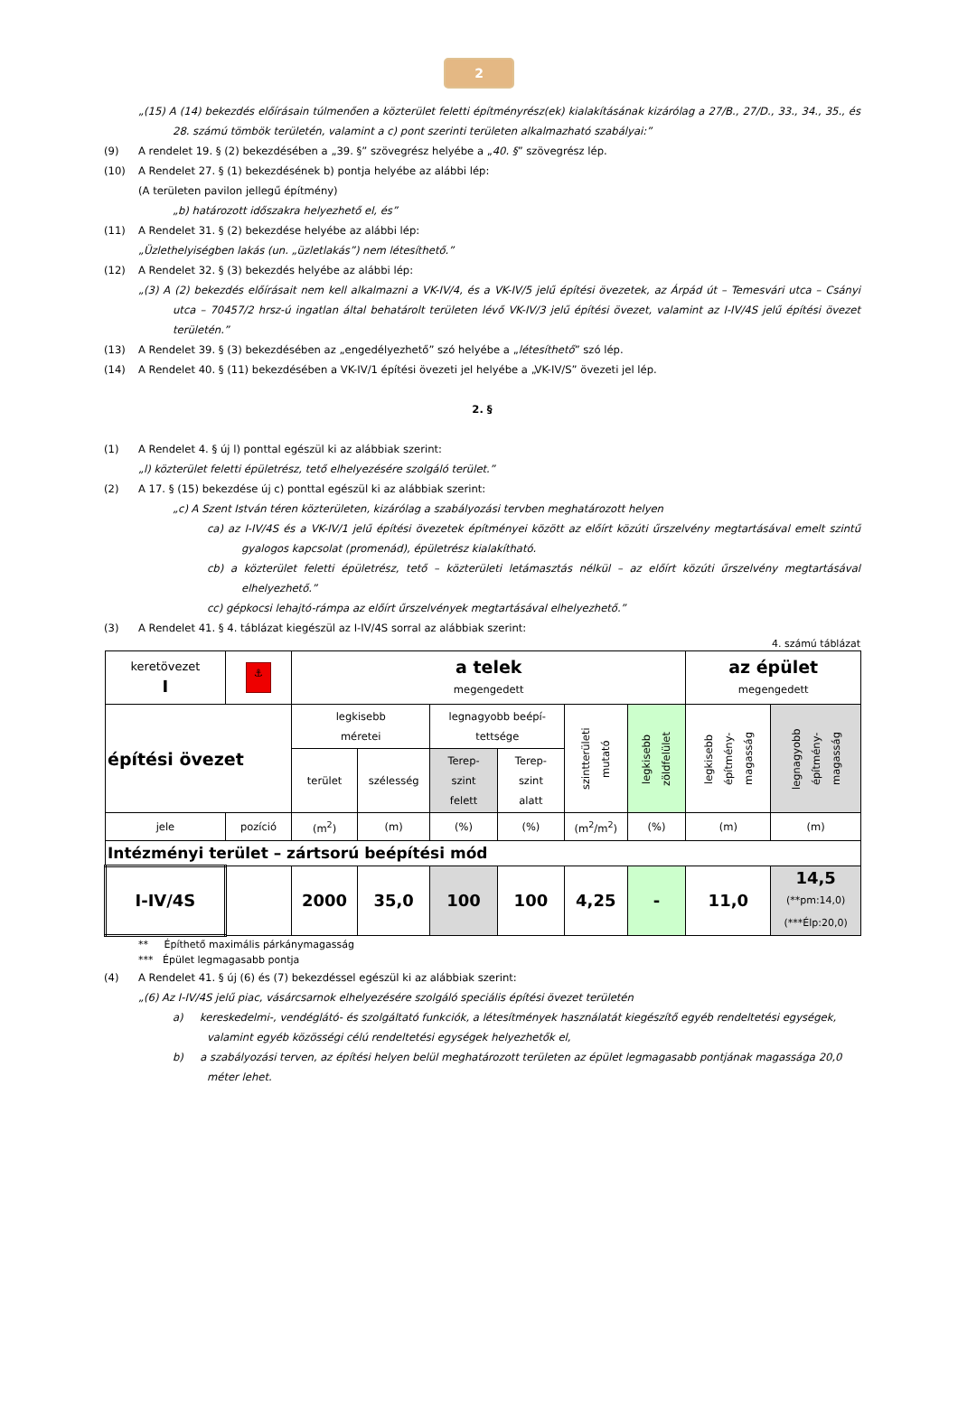2
„(15) A (14) bekezdés előírásain túlmenően a közterület feletti építményrész(ek) kialakításának kizárólag a 27/B., 27/D., 33., 34., 35., és 28. számú tömbök területén, valamint a c) pont szerinti területen alkalmazható szabályai:”
(9) A rendelet 19. § (2) bekezdésében a „39. §” szövegrész helyébe a „40. §” szövegrész lép.
(10) A Rendelet 27. § (1) bekezdésének b) pontja helyébe az alábbi lép:
(A területen pavilon jellegű építmény)
„b) határozott időszakra helyezhető el, és”
(11) A Rendelet 31. § (2) bekezdése helyébe az alábbi lép:
„Üzlethelyiségben lakás (un. „üzletlakás”) nem létesíthető.”
(12) A Rendelet 32. § (3) bekezdés helyébe az alábbi lép:
„(3) A (2) bekezdés előírásait nem kell alkalmazni a VK-IV/4, és a VK-IV/5 jelű építési övezetek, az Árpád út – Temesvári utca – Csányi utca – 70457/2 hrsz-ú ingatlan által behatárolt területen lévő VK-IV/3 jelű építési övezet, valamint az I-IV/4S jelű építési övezet területén.”
(13) A Rendelet 39. § (3) bekezdésében az „engedélyezhető” szó helyébe a „létesíthető” szó lép.
(14) A Rendelet 40. § (11) bekezdésében a VK-IV/1 építési övezeti jel helyébe a „VK-IV/S” övezeti jel lép.
2. §
(1) A Rendelet 4. § új l) ponttal egészül ki az alábbiak szerint:
„l) közterület feletti épületrész, tető elhelyezésére szolgáló terület.”
(2) A 17. § (15) bekezdése új c) ponttal egészül ki az alábbiak szerint:
„c) A Szent István téren közterületen, kizárólag a szabályozási tervben meghatározott helyen
ca) az I-IV/4S és a VK-IV/1 jelű építési övezetek építményei között az előírt közúti űrszelvény megtartásával emelt szintű gyalogos kapcsolat (promenád), épületrész kialakítható.
cb) a közterület feletti épületrész, tető – közterületi letámasztás nélkül – az előírt közúti űrszelvény megtartásával elhelyezhető.”
cc) gépkocsi lehajtó-rámpa az előírt űrszelvények megtartásával elhelyezhető.”
(3) A Rendelet 41. § 4. táblázat kiegészül az I-IV/4S sorral az alábbiak szerint:
4. számú táblázat
| keretövezet I | ⚓ | a telek megengedett | | | | | | az épület megengedett | |
| építési övezet | | legkisebb méretei | | legnagyobb beépí- tettsége | | szintterületi mutató | legkisebb zöldfelület | legkisebb építmény-magasság | legnagyobb építmény-magasság |
| | | terület | szélesség | Terep- szint felett | Terep- szint alatt | | | | |
| jele | pozíció | (m<sup>2</sup>) | (m) | (%) | (%) | (m<sup>2</sup>/m<sup>2</sup>) | (%) | (m) | (m) |
| Intézményi terület – zártsorú beépítési mód | | | | | | | | | |
| I-IV/4S | | 2000 | 35,0 | 100 | 100 | 4,25 | - | 11,0 | 14,5 (**pm:14,0) (***Élp:20,0) |
** Építhető maximális párkánymagasság
*** Épület legmagasabb pontja
(4) A Rendelet 41. § új (6) és (7) bekezdéssel egészül ki az alábbiak szerint:
„(6) Az I-IV/4S jelű piac, vásárcsarnok elhelyezésére szolgáló speciális építési övezet területén
a) kereskedelmi-, vendéglátó- és szolgáltató funkciók, a létesítmények használatát kiegészítő egyéb rendeltetési egységek, valamint egyéb közösségi célú rendeltetési egységek helyezhetők el,
b) a szabályozási terven, az építési helyen belül meghatározott területen az épület legmagasabb pontjának magassága 20,0 méter lehet.